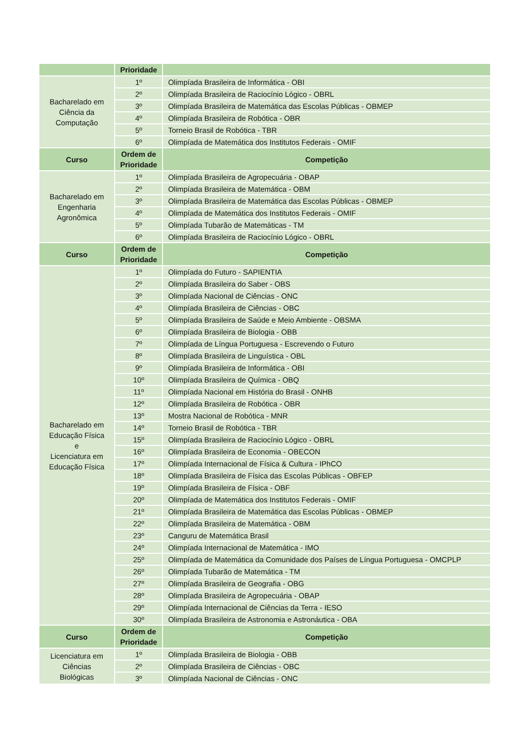| | Prioridade | |
| --- | --- | --- |
| Bacharelado em Ciência da Computação | 1º | Olimpíada Brasileira de Informática - OBI |
| | 2º | Olimpíada Brasileira de Raciocínio Lógico - OBRL |
| | 3º | Olimpíada Brasileira de Matemática das Escolas Públicas - OBMEP |
| | 4º | Olimpíada Brasileira de Robótica - OBR |
| | 5º | Torneio Brasil de Robótica - TBR |
| | 6º | Olimpíada de Matemática dos Institutos Federais - OMIF |
| Curso | Ordem de Prioridade | Competição |
| Bacharelado em Engenharia Agronômica | 1º | Olimpíada Brasileira de Agropecuária - OBAP |
| | 2º | Olimpíada Brasileira de Matemática - OBM |
| | 3º | Olimpíada Brasileira de Matemática das Escolas Públicas - OBMEP |
| | 4º | Olimpíada de Matemática dos Institutos Federais - OMIF |
| | 5º | Olimpíada Tubarão de Matemáticas - TM |
| | 6º | Olimpíada Brasileira de Raciocínio Lógico - OBRL |
| Curso | Ordem de Prioridade | Competição |
| Bacharelado em Educação Física e Licenciatura em Educação Física | 1º | Olimpíada do Futuro - SAPIENTIA |
| | 2º | Olimpíada Brasileira do Saber - OBS |
| | 3º | Olimpíada Nacional de Ciências - ONC |
| | 4º | Olimpíada Brasileira de Ciências - OBC |
| | 5º | Olimpíada Brasileira de Saúde e Meio Ambiente - OBSMA |
| | 6º | Olimpíada Brasileira de Biologia - OBB |
| | 7º | Olimpíada de Língua Portuguesa - Escrevendo o Futuro |
| | 8º | Olimpíada Brasileira de Linguística - OBL |
| | 9º | Olimpíada Brasileira de Informática - OBI |
| | 10º | Olimpíada Brasileira de Química - OBQ |
| | 11º | Olimpíada Nacional em História do Brasil - ONHB |
| | 12º | Olimpíada Brasileira de Robótica - OBR |
| | 13º | Mostra Nacional de Robótica - MNR |
| | 14º | Torneio Brasil de Robótica - TBR |
| | 15º | Olimpíada Brasileira de Raciocínio Lógico - OBRL |
| | 16º | Olimpíada Brasileira de Economia - OBECON |
| | 17º | Olimpíada Internacional de Física & Cultura - IPhCO |
| | 18º | Olimpíada Brasileira de Física das Escolas Públicas - OBFEP |
| | 19º | Olimpíada Brasileira de Física - OBF |
| | 20º | Olimpíada de Matemática dos Institutos Federais - OMIF |
| | 21º | Olimpíada Brasileira de Matemática das Escolas Públicas - OBMEP |
| | 22º | Olimpíada Brasileira de Matemática - OBM |
| | 23º | Canguru de Matemática Brasil |
| | 24º | Olimpíada Internacional de Matemática - IMO |
| | 25º | Olimpíada de Matemática da Comunidade dos Países de Língua Portuguesa - OMCPLP |
| | 26º | Olimpíada Tubarão de Matemática - TM |
| | 27º | Olimpíada Brasileira de Geografia - OBG |
| | 28º | Olimpíada Brasileira de Agropecuária - OBAP |
| | 29º | Olimpíada Internacional de Ciências da Terra - IESO |
| | 30º | Olimpíada Brasileira de Astronomia e Astronáutica - OBA |
| Curso | Ordem de Prioridade | Competição |
| Licenciatura em Ciências Biológicas | 1º | Olimpíada Brasileira de Biologia - OBB |
| | 2º | Olimpíada Brasileira de Ciências - OBC |
| | 3º | Olimpíada Nacional de Ciências - ONC |